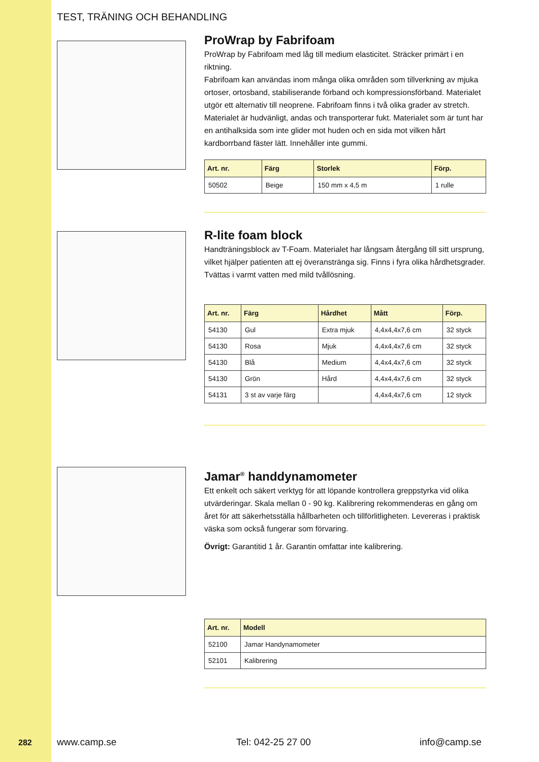TEST, TRÄNING OCH BEHANDLING
ProWrap by Fabrifoam
ProWrap by Fabrifoam med låg till medium elasticitet. Sträcker primärt i en riktning.
Fabrifoam kan användas inom många olika områden som tillverkning av mjuka ortoser, ortosband, stabiliserande förband och kompressionsförband. Materialet utgör ett alternativ till neoprene. Fabrifoam finns i två olika grader av stretch. Materialet är hudvänligt, andas och transporterar fukt. Materialet som är tunt har en antihalksida som inte glider mot huden och en sida mot vilken hårt kardborrband fäster lätt. Innehåller inte gummi.
| Art. nr. | Färg | Storlek | Förp. |
| --- | --- | --- | --- |
| 50502 | Beige | 150 mm x 4,5 m | 1 rulle |
R-lite foam block
Handträningsblock av T-Foam. Materialet har långsam återgång till sitt ursprung, vilket hjälper patienten att ej överanstränga sig. Finns i fyra olika hårdhetsgrader. Tvättas i varmt vatten med mild tvållösning.
| Art. nr. | Färg | Hårdhet | Mått | Förp. |
| --- | --- | --- | --- | --- |
| 54130 | Gul | Extra mjuk | 4,4x4,4x7,6 cm | 32 styck |
| 54130 | Rosa | Mjuk | 4,4x4,4x7,6 cm | 32 styck |
| 54130 | Blå | Medium | 4,4x4,4x7,6 cm | 32 styck |
| 54130 | Grön | Hård | 4,4x4,4x7,6 cm | 32 styck |
| 54131 | 3 st av varje färg | | 4,4x4,4x7,6 cm | 12 styck |
Jamar<sup>®</sup> handdynamometer
Ett enkelt och säkert verktyg för att löpande kontrollera greppstyrka vid olika utvärderingar. Skala mellan 0 - 90 kg. Kalibrering rekommenderas en gång om året för att säkerhetsställa hållbarheten och tillförlitligheten. Levereras i praktisk väska som också fungerar som förvaring.
Övrigt: Garantitid 1 år. Garantin omfattar inte kalibrering.
| Art. nr. | Modell |
| --- | --- |
| 52100 | Jamar Handynamometer |
| 52101 | Kalibrering |
282 www.camp.se Tel: 042-25 27 00 info@camp.se